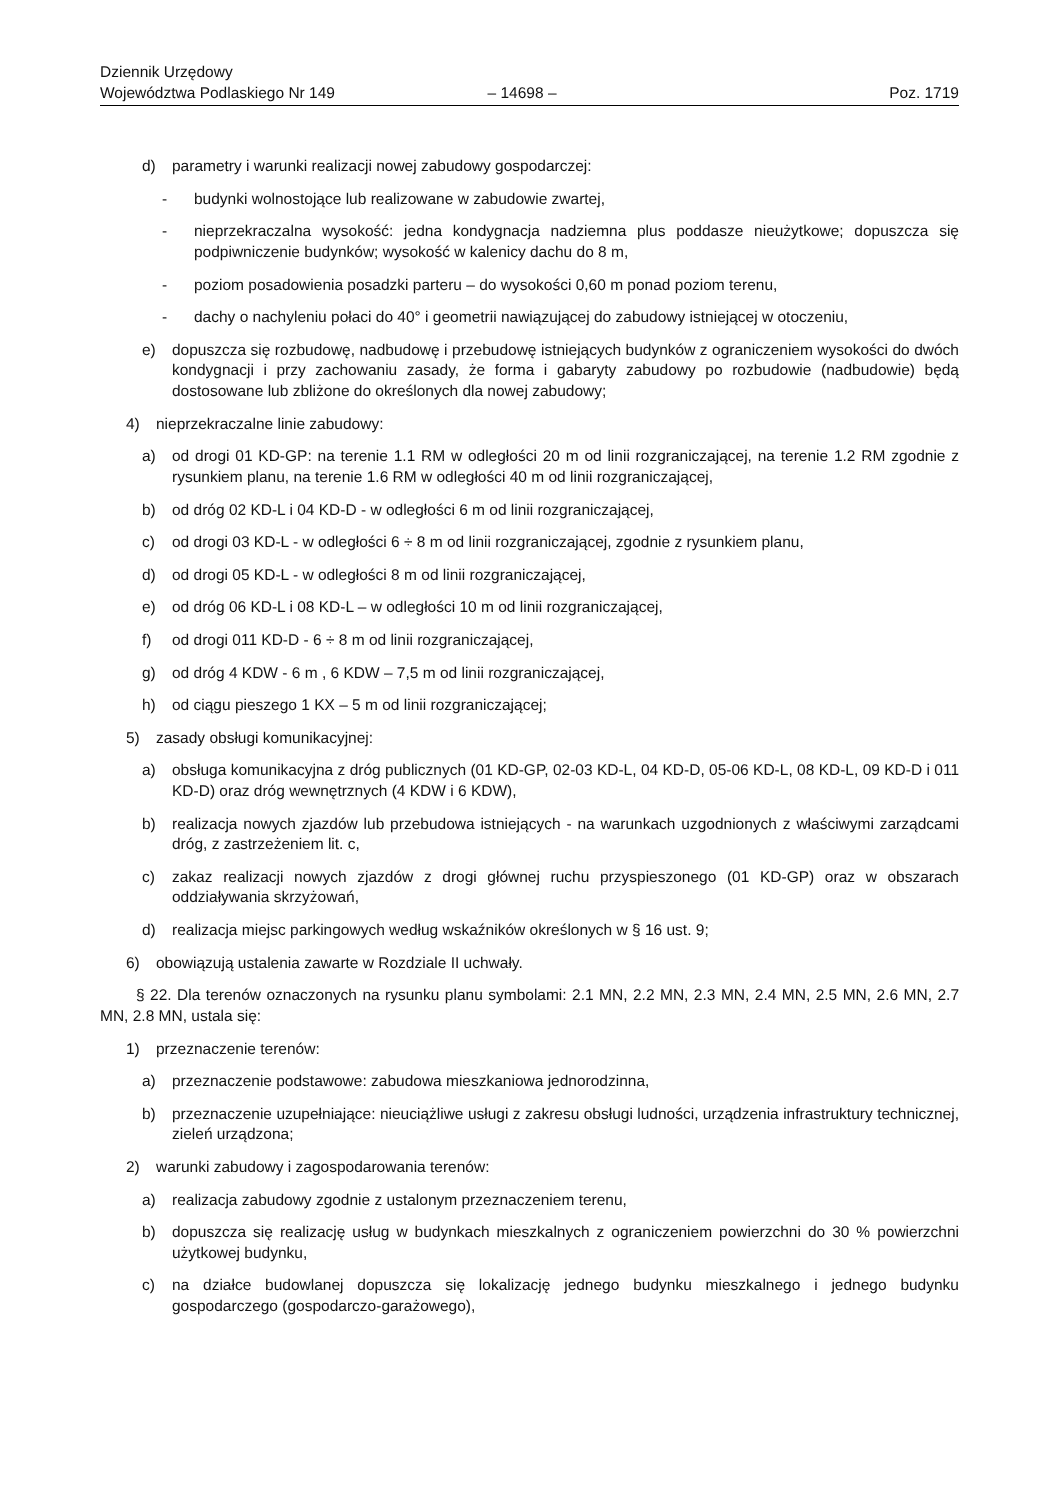Dziennik Urzędowy
Województwa Podlaskiego Nr 149
– 14698 –
Poz. 1719
d) parametry i warunki realizacji nowej zabudowy gospodarczej:
- budynki wolnostojące lub realizowane w zabudowie zwartej,
- nieprzekraczalna wysokość: jedna kondygnacja nadziemna plus poddasze nieużytkowe; dopuszcza się podpiwniczenie budynków; wysokość w kalenicy dachu do 8 m,
- poziom posadowienia posadzki parteru – do wysokości 0,60 m ponad poziom terenu,
- dachy o nachyleniu połaci do 40° i geometrii nawiązującej do zabudowy istniejącej w otoczeniu,
e) dopuszcza się rozbudowę, nadbudowę i przebudowę istniejących budynków z ograniczeniem wysokości do dwóch kondygnacji i przy zachowaniu zasady, że forma i gabaryty zabudowy po rozbudowie (nadbudowie) będą dostosowane lub zbliżone do określonych dla nowej zabudowy;
4) nieprzekraczalne linie zabudowy:
a) od drogi 01 KD-GP: na terenie 1.1 RM w odległości 20 m od linii rozgraniczającej, na terenie 1.2 RM zgodnie z rysunkiem planu, na terenie 1.6 RM w odległości 40 m od linii rozgraniczającej,
b) od dróg 02 KD-L i 04 KD-D - w odległości 6 m od linii rozgraniczającej,
c) od drogi 03 KD-L - w odległości 6 ÷ 8 m od linii rozgraniczającej, zgodnie z rysunkiem planu,
d) od drogi 05 KD-L - w odległości 8 m od linii rozgraniczającej,
e) od dróg 06 KD-L i 08 KD-L – w odległości 10 m od linii rozgraniczającej,
f) od drogi 011 KD-D - 6 ÷ 8 m od linii rozgraniczającej,
g) od dróg 4 KDW - 6 m , 6 KDW – 7,5 m od linii rozgraniczającej,
h) od ciągu pieszego 1 KX – 5 m od linii rozgraniczającej;
5) zasady obsługi komunikacyjnej:
a) obsługa komunikacyjna z dróg publicznych (01 KD-GP, 02-03 KD-L, 04 KD-D, 05-06 KD-L, 08 KD-L, 09 KD-D i 011 KD-D) oraz dróg wewnętrznych (4 KDW i 6 KDW),
b) realizacja nowych zjazdów lub przebudowa istniejących - na warunkach uzgodnionych z właściwymi zarządcami dróg, z zastrzeżeniem lit. c,
c) zakaz realizacji nowych zjazdów z drogi głównej ruchu przyspieszonego (01 KD-GP) oraz w obszarach oddziaływania skrzyżowań,
d) realizacja miejsc parkingowych według wskaźników określonych w § 16 ust. 9;
6) obowiązują ustalenia zawarte w Rozdziale II uchwały.
§ 22. Dla terenów oznaczonych na rysunku planu symbolami: 2.1 MN, 2.2 MN, 2.3 MN, 2.4 MN, 2.5 MN, 2.6 MN, 2.7 MN, 2.8 MN, ustala się:
1) przeznaczenie terenów:
a) przeznaczenie podstawowe: zabudowa mieszkaniowa jednorodzinna,
b) przeznaczenie uzupełniające: nieuciążliwe usługi z zakresu obsługi ludności, urządzenia infrastruktury technicznej, zieleń urządzona;
2) warunki zabudowy i zagospodarowania terenów:
a) realizacja zabudowy zgodnie z ustalonym przeznaczeniem terenu,
b) dopuszcza się realizację usług w budynkach mieszkalnych z ograniczeniem powierzchni do 30 % powierzchni użytkowej budynku,
c) na działce budowlanej dopuszcza się lokalizację jednego budynku mieszkalnego i jednego budynku gospodarczego (gospodarczo-garażowego),